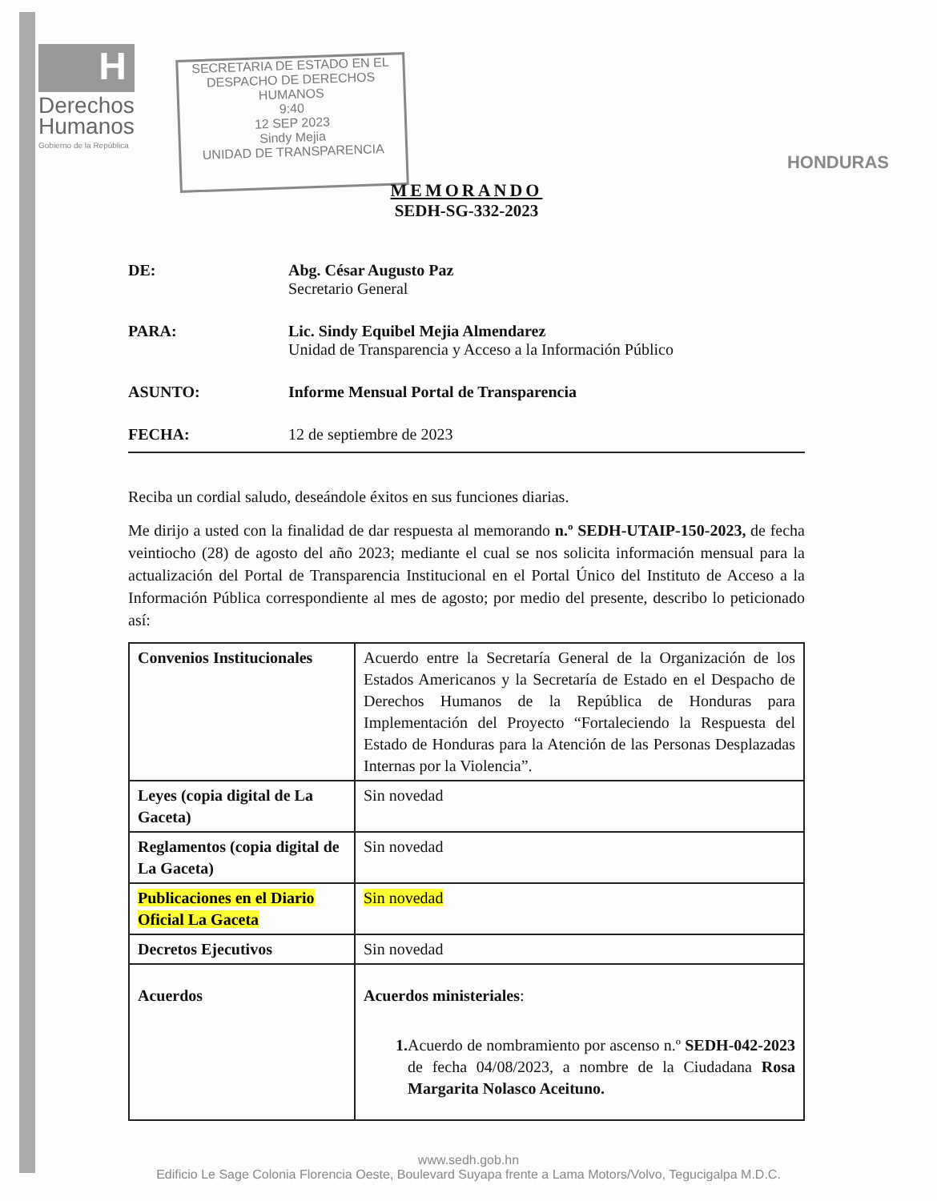H
Derechos
Humanos
Gobierno de la República
SECRETARIA DE ESTADO EN EL
DESPACHO DE DERECHOS HUMANOS
9:40
12 SEP 2023
Sindy Mejia
UNIDAD DE TRANSPARENCIA
HONDURAS
MEMORANDO
SEDH-SG-332-2023
DE: Abg. César Augusto Paz
Secretario General
PARA: Lic. Sindy Equibel Mejia Almendarez
Unidad de Transparencia y Acceso a la Información Público
ASUNTO: Informe Mensual Portal de Transparencia
FECHA: 12 de septiembre de 2023
Reciba un cordial saludo, deseándole éxitos en sus funciones diarias.
Me dirijo a usted con la finalidad de dar respuesta al memorando n.º SEDH-UTAIP-150-2023, de fecha veintiocho (28) de agosto del año 2023; mediante el cual se nos solicita información mensual para la actualización del Portal de Transparencia Institucional en el Portal Único del Instituto de Acceso a la Información Pública correspondiente al mes de agosto; por medio del presente, describo lo peticionado así:
| Convenios Institucionales | Acuerdo entre la Secretaría General de la Organización de los Estados Americanos y la Secretaría de Estado en el Despacho de Derechos Humanos de la República de Honduras para Implementación del Proyecto “Fortaleciendo la Respuesta del Estado de Honduras para la Atención de las Personas Desplazadas Internas por la Violencia”. |
| Leyes (copia digital de La Gaceta) | Sin novedad |
| Reglamentos (copia digital de La Gaceta) | Sin novedad |
| Publicaciones en el Diario Oficial La Gaceta | Sin novedad |
| Decretos Ejecutivos | Sin novedad |
| Acuerdos | Acuerdos ministeriales : 1. Acuerdo de nombramiento por ascenso n.º SEDH-042-2023 de fecha 04/08/2023, a nombre de la Ciudadana Rosa Margarita Nolasco Aceituno. |
www.sedh.gob.hn
Edificio Le Sage Colonia Florencia Oeste, Boulevard Suyapa frente a Lama Motors/Volvo, Tegucigalpa M.D.C.